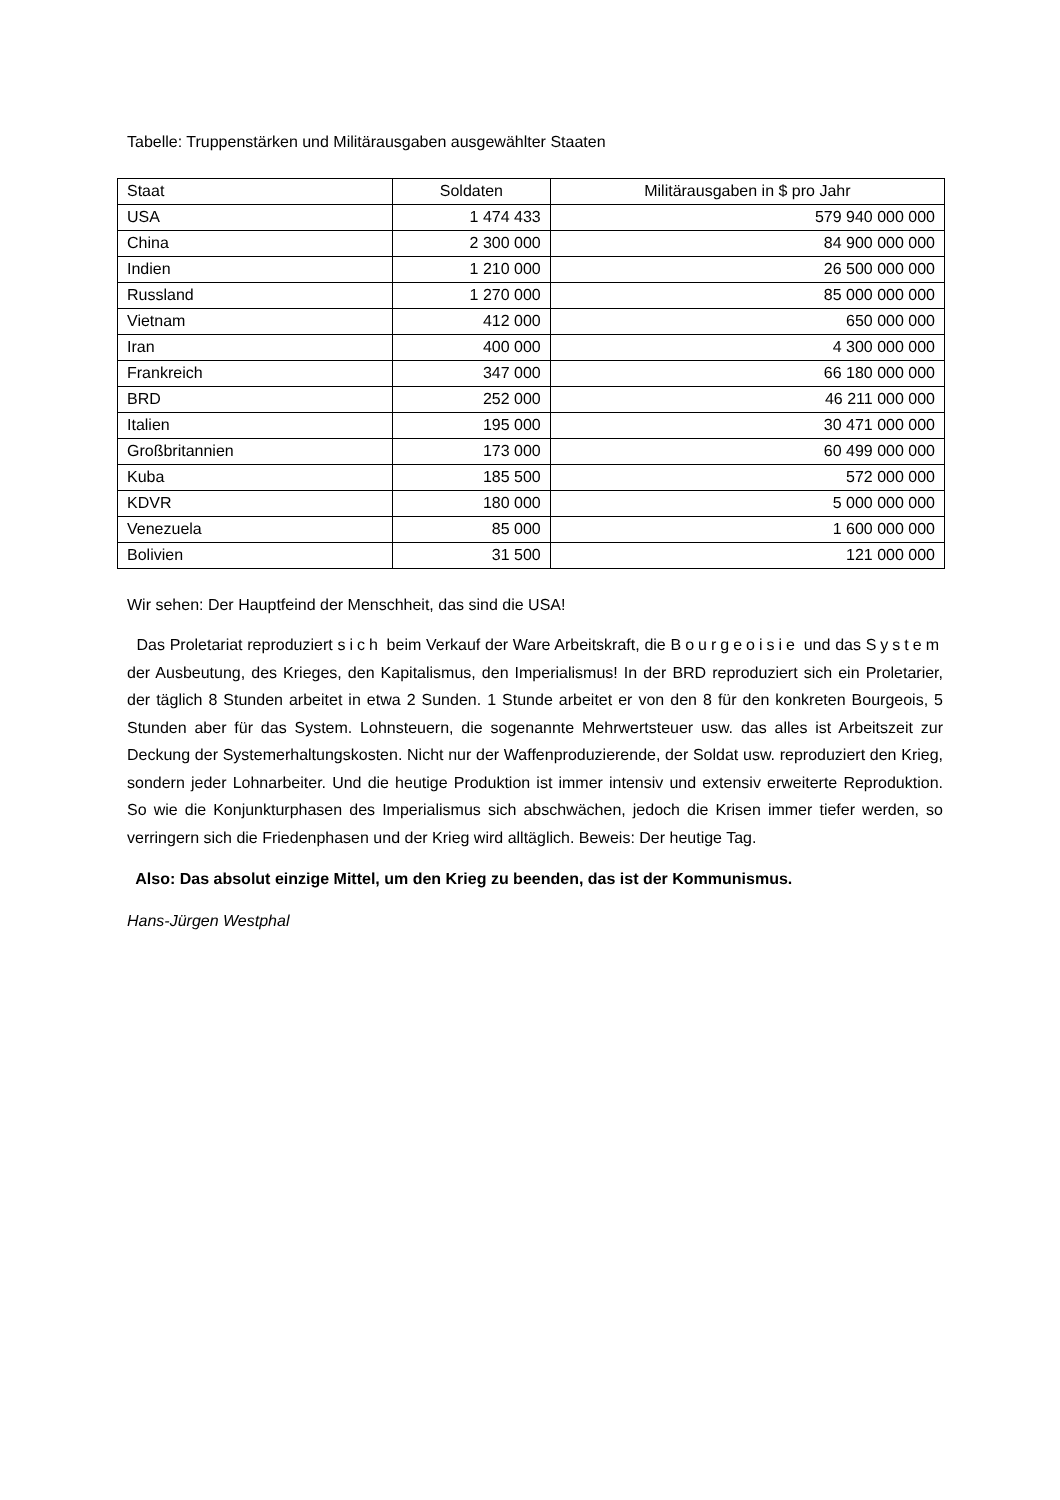Tabelle: Truppenstärken und Militärausgaben ausgewählter Staaten
| Staat | Soldaten | Militärausgaben in $ pro Jahr |
| --- | --- | --- |
| USA | 1 474 433 | 579 940 000 000 |
| China | 2 300 000 | 84 900 000 000 |
| Indien | 1 210 000 | 26 500 000 000 |
| Russland | 1 270 000 | 85 000 000 000 |
| Vietnam | 412 000 | 650 000 000 |
| Iran | 400 000 | 4 300 000 000 |
| Frankreich | 347 000 | 66 180 000 000 |
| BRD | 252 000 | 46 211 000 000 |
| Italien | 195 000 | 30 471 000 000 |
| Großbritannien | 173 000 | 60 499 000 000 |
| Kuba | 185 500 | 572 000 000 |
| KDVR | 180 000 | 5 000 000 000 |
| Venezuela | 85 000 | 1 600 000 000 |
| Bolivien | 31 500 | 121 000 000 |
Wir sehen: Der Hauptfeind der Menschheit, das sind die USA!
Das Proletariat reproduziert sich beim Verkauf der Ware Arbeitskraft, die Bourgeoisie und das System der Ausbeutung, des Krieges, den Kapitalismus, den Imperialismus! In der BRD reproduziert sich ein Proletarier, der täglich 8 Stunden arbeitet in etwa 2 Sunden. 1 Stunde arbeitet er von den 8 für den konkreten Bourgeois, 5 Stunden aber für das System. Lohnsteuern, die sogenannte Mehrwertsteuer usw. das alles ist Arbeitszeit zur Deckung der Systemerhaltungskosten. Nicht nur der Waffenproduzierende, der Soldat usw. reproduziert den Krieg, sondern jeder Lohnarbeiter. Und die heutige Produktion ist immer intensiv und extensiv erweiterte Reproduktion. So wie die Konjunkturphasen des Imperialismus sich abschwächen, jedoch die Krisen immer tiefer werden, so verringern sich die Friedenphasen und der Krieg wird alltäglich. Beweis: Der heutige Tag.
Also: Das absolut einzige Mittel, um den Krieg zu beenden, das ist der Kommunismus.
Hans-Jürgen Westphal